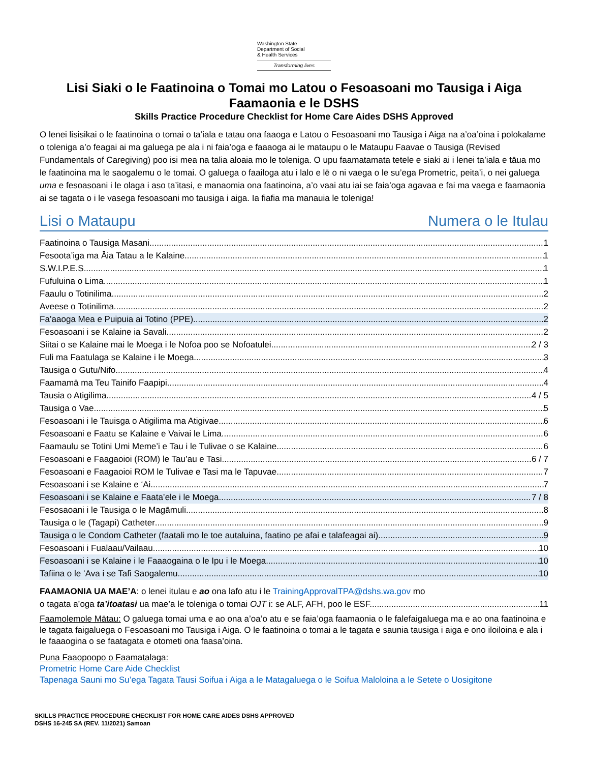Washington State
Department of Social
& Health Services
Transforming lives
Lisi Siaki o le Faatinoina o Tomai mo Latou o Fesoasoani mo Tausiga i Aiga Faamaonia e le DSHS
Skills Practice Procedure Checklist for Home Care Aides DSHS Approved
O lenei lisisikai o le faatinoina o tomai o ta’iala e tatau ona faaoga e Latou o Fesoasoani mo Tausiga i Aiga na a’oa’oina i polokalame o toleniga a’o feagai ai ma galuega pe ala i ni faia’oga e faaaoga ai le mataupu o le Mataupu Faavae o Tausiga (Revised Fundamentals of Caregiving) poo isi mea na talia aloaia mo le toleniga. O upu faamatamata tetele e siaki ai i lenei ta’iala e tāua mo le faatinoina ma le saogalemu o le tomai. O galuega o faailoga atu i lalo e lē o ni vaega o le su’ega Prometric, peita’i, o nei galuega uma e fesoasoani i le olaga i aso ta’itasi, e manaomia ona faatinoina, a’o vaai atu iai se faia’oga agavaa e fai ma vaega e faamaonia ai se tagata o i le vasega fesoasoani mo tausiga i aiga. Ia fiafia ma manauia le toleniga!
Lisi o Mataupu Numera o le Itulau
Faatinoina o Tausiga Masani 1
Fesoota’iga ma Āia Tatau a le Kalaine 1
S.W.I.P.E.S 1
Fufuluina o Lima 1
Faaulu o Totinilima 2
Aveese o Totinilima 2
Fa’aaoga Mea e Puipuia ai Totino (PPE) 2
Fesoasoani i se Kalaine ia Savali 2
Siitai o se Kalaine mai le Moega i le Nofoa poo se Nofoatulei 2 / 3
Fuli ma Faatulaga se Kalaine i le Moega 3
Tausiga o Gutu/Nifo 4
Faamamā ma Teu Tainifo Faapipi 4
Tausia o Atigilima 4 / 5
Tausiga o Vae 5
Fesoasoani i le Tauisga o Atigilima ma Atigivae 6
Fesoasoani e Faatu se Kalaine e Vaivai le Lima 6
Faamaulu se Totini Umi Meme’i e Tau i le Tulivae o se Kalaine 6
Fesoasoani e Faagaoioi (ROM) le Tau’au e Tasi 6 / 7
Fesoasoani e Faagaoioi ROM le Tulivae e Tasi ma le Tapuvae 7
Fesoasoani i se Kalaine e ‘Ai 7
Fesoasoani i se Kalaine e Faata’ele i le Moega 7 / 8
Fesosaoani i le Tausiga o le Magāmuli 8
Tausiga o le (Tagapi) Catheter 9
Tausiga o le Condom Catheter (faatali mo le toe autaluina, faatino pe afai e talafeagai ai) 9
Fesoasoani i Fualaau/Vailaau 10
Fesoasoani i se Kalaine i le Faaaogaina o le Ipu i le Moega 10
Tafiina o le ‘Ava i se Tafi Saogalemu 10
FAAMAONIA UA MAE’A: o lenei itulau e ao ona lafo atu i le TrainingApprovalTPA@dshs.wa.gov mo
o tagata a’oga ta’itoatasi ua mae’a le toleniga o tomai OJT i: se ALF, AFH, poo le ESF. 11
Faamolemole Mātau: O galuega tomai uma e ao ona a’oa’o atu e se faia’oga faamaonia o le falefaigaluega ma e ao ona faatinoina e le tagata faigaluega o Fesoasoani mo Tausiga i Aiga. O le faatinoina o tomai a le tagata e saunia tausiga i aiga e ono iloiloina e ala i le faaaogina o se faatagata e otometi ona faasa’oina.
Puna Faaopoopo o Faamatalaga:
Prometric Home Care Aide Checklist
Tapenaga Sauni mo Su’ega Tagata Tausi Soifua i Aiga a le Matagaluega o le Soifua Maloloina a le Setete o Uosigitone
SKILLS PRACTICE PROCEDURE CHECKLIST FOR HOME CARE AIDES DSHS APPROVED
DSHS 16-245 SA (REV. 11/2021) Samoan